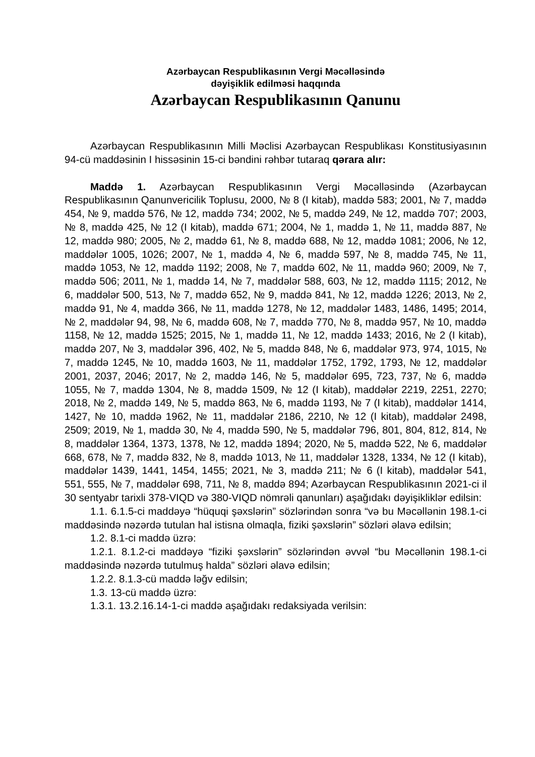Azərbaycan Respublikasının Vergi Məcəlləsində
dəyişiklik edilməsi haqqında
Azərbaycan Respublikasının Qanunu
Azərbaycan Respublikasının Milli Məclisi Azərbaycan Respublikası Konstitusiyasının 94-cü maddəsinin I hissəsinin 15-ci bəndini rəhbər tutaraq qərara alır:
Maddə 1. Azərbaycan Respublikasının Vergi Məcəlləsində (Azərbaycan Respublikasının Qanunvericilik Toplusu, 2000, № 8 (I kitab), maddə 583; 2001, № 7, maddə 454, № 9, maddə 576, № 12, maddə 734; 2002, № 5, maddə 249, № 12, maddə 707; 2003, № 8, maddə 425, № 12 (I kitab), maddə 671; 2004, № 1, maddə 1, № 11, maddə 887, № 12, maddə 980; 2005, № 2, maddə 61, № 8, maddə 688, № 12, maddə 1081; 2006, № 12, maddələr 1005, 1026; 2007, № 1, maddə 4, № 6, maddə 597, № 8, maddə 745, № 11, maddə 1053, № 12, maddə 1192; 2008, № 7, maddə 602, № 11, maddə 960; 2009, № 7, maddə 506; 2011, № 1, maddə 14, № 7, maddələr 588, 603, № 12, maddə 1115; 2012, № 6, maddələr 500, 513, № 7, maddə 652, № 9, maddə 841, № 12, maddə 1226; 2013, № 2, maddə 91, № 4, maddə 366, № 11, maddə 1278, № 12, maddələr 1483, 1486, 1495; 2014, № 2, maddələr 94, 98, № 6, maddə 608, № 7, maddə 770, № 8, maddə 957, № 10, maddə 1158, № 12, maddə 1525; 2015, № 1, maddə 11, № 12, maddə 1433; 2016, № 2 (I kitab), maddə 207, № 3, maddələr 396, 402, № 5, maddə 848, № 6, maddələr 973, 974, 1015, № 7, maddə 1245, № 10, maddə 1603, № 11, maddələr 1752, 1792, 1793, № 12, maddələr 2001, 2037, 2046; 2017, № 2, maddə 146, № 5, maddələr 695, 723, 737, № 6, maddə 1055, № 7, maddə 1304, № 8, maddə 1509, № 12 (I kitab), maddələr 2219, 2251, 2270; 2018, № 2, maddə 149, № 5, maddə 863, № 6, maddə 1193, № 7 (I kitab), maddələr 1414, 1427, № 10, maddə 1962, № 11, maddələr 2186, 2210, № 12 (I kitab), maddələr 2498, 2509; 2019, № 1, maddə 30, № 4, maddə 590, № 5, maddələr 796, 801, 804, 812, 814, № 8, maddələr 1364, 1373, 1378, № 12, maddə 1894; 2020, № 5, maddə 522, № 6, maddələr 668, 678, № 7, maddə 832, № 8, maddə 1013, № 11, maddələr 1328, 1334, № 12 (I kitab), maddələr 1439, 1441, 1454, 1455; 2021, № 3, maddə 211; № 6 (I kitab), maddələr 541, 551, 555, № 7, maddələr 698, 711, № 8, maddə 894; Azərbaycan Respublikasının 2021-ci il 30 sentyabr tarixli 378-VIQD və 380-VIQD nömrəli qanunları) aşağıdakı dəyişikliklər edilsin:
1.1. 6.1.5-ci maddəyə “hüquqi şəxslərin” sözlərindən sonra “və bu Məcəllənin 198.1-ci maddəsində nəzərdə tutulan hal istisna olmaqla, fiziki şəxslərin” sözləri əlavə edilsin;
1.2. 8.1-ci maddə üzrə:
1.2.1. 8.1.2-ci maddəyə “fiziki şəxslərin” sözlərindən əvvəl “bu Məcəllənin 198.1-ci maddəsində nəzərdə tutulmuş halda” sözləri əlavə edilsin;
1.2.2. 8.1.3-cü maddə ləğv edilsin;
1.3. 13-cü maddə üzrə:
1.3.1. 13.2.16.14-1-ci maddə aşağıdakı redaksiyada verilsin: